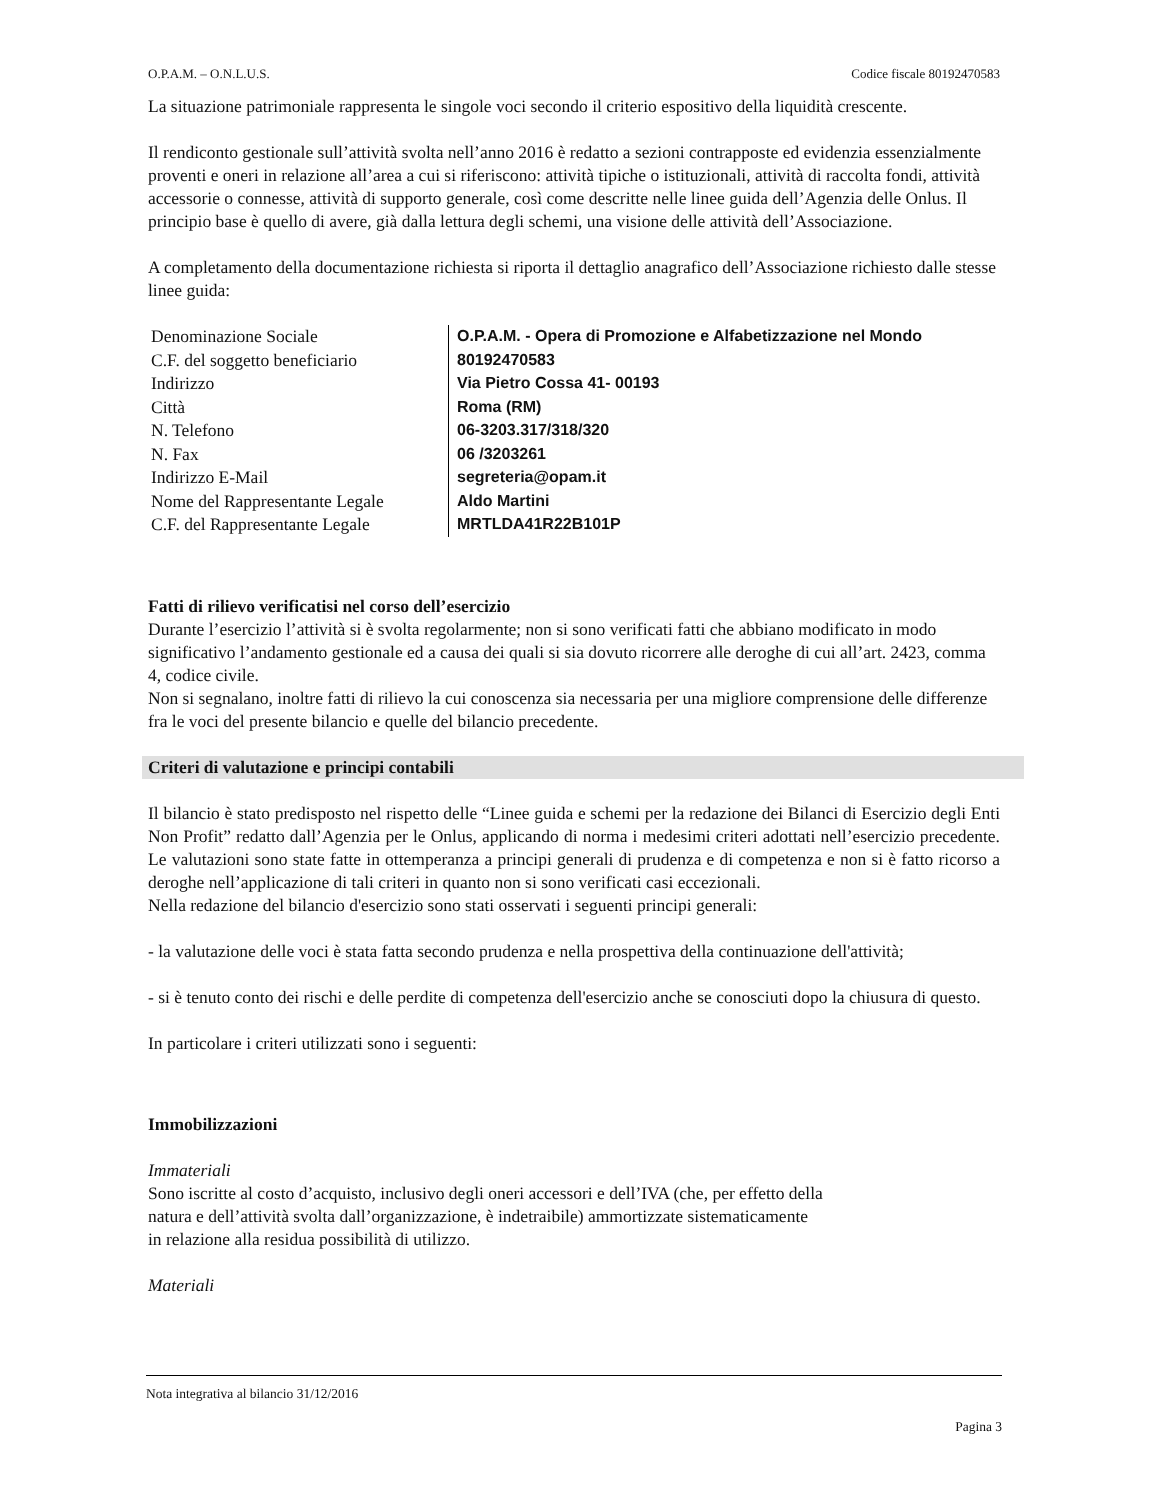O.P.A.M. – O.N.L.U.S. Codice fiscale 80192470583
La situazione patrimoniale rappresenta le singole voci secondo il criterio espositivo della liquidità crescente.
Il rendiconto gestionale sull’attività svolta nell’anno 2016 è redatto a sezioni contrapposte ed evidenzia essenzialmente proventi e oneri in relazione all’area a cui si riferiscono: attività tipiche o istituzionali, attività di raccolta fondi, attività accessorie o connesse, attività di supporto generale, così come descritte nelle linee guida dell’Agenzia delle Onlus. Il principio base è quello di avere, già dalla lettura degli schemi, una visione delle attività dell’Associazione.
A completamento della documentazione richiesta si riporta il dettaglio anagrafico dell’Associazione richiesto dalle stesse linee guida:
| Denominazione Sociale | O.P.A.M. - Opera di Promozione e Alfabetizzazione nel Mondo |
| C.F. del soggetto beneficiario | 80192470583 |
| Indirizzo | Via Pietro Cossa 41- 00193 |
| Città | Roma (RM) |
| N. Telefono | 06-3203.317/318/320 |
| N. Fax | 06 /3203261 |
| Indirizzo E-Mail | segreteria@opam.it |
| Nome del Rappresentante Legale | Aldo Martini |
| C.F. del Rappresentante Legale | MRTLDA41R22B101P |
Fatti di rilievo verificatisi nel corso dell’esercizio
Durante l’esercizio l’attività si è svolta regolarmente; non si sono verificati fatti che abbiano modificato in modo significativo l’andamento gestionale ed a causa dei quali si sia dovuto ricorrere alle deroghe di cui all’art. 2423, comma 4, codice civile.
Non si segnalano, inoltre fatti di rilievo la cui conoscenza sia necessaria per una migliore comprensione delle differenze fra le voci del presente bilancio e quelle del bilancio precedente.
Criteri di valutazione e principi contabili
Il bilancio è stato predisposto nel rispetto delle “Linee guida e schemi per la redazione dei Bilanci di Esercizio degli Enti Non Profit” redatto dall’Agenzia per le Onlus, applicando di norma i medesimi criteri adottati nell’esercizio precedente. Le valutazioni sono state fatte in ottemperanza a principi generali di prudenza e di competenza e non si è fatto ricorso a deroghe nell’applicazione di tali criteri in quanto non si sono verificati casi eccezionali.
Nella redazione del bilancio d'esercizio sono stati osservati i seguenti principi generali:
- la valutazione delle voci è stata fatta secondo prudenza e nella prospettiva della continuazione dell'attività;
- si è tenuto conto dei rischi e delle perdite di competenza dell'esercizio anche se conosciuti dopo la chiusura di questo.
In particolare i criteri utilizzati sono i seguenti:
Immobilizzazioni
Immateriali
Sono iscritte al costo d’acquisto, inclusivo degli oneri accessori e dell’IVA (che, per effetto della
natura e dell’attività svolta dall’organizzazione, è indetraibile) ammortizzate sistematicamente
in relazione alla residua possibilità di utilizzo.
Materiali
Nota integrativa al bilancio 31/12/2016
Pagina 3